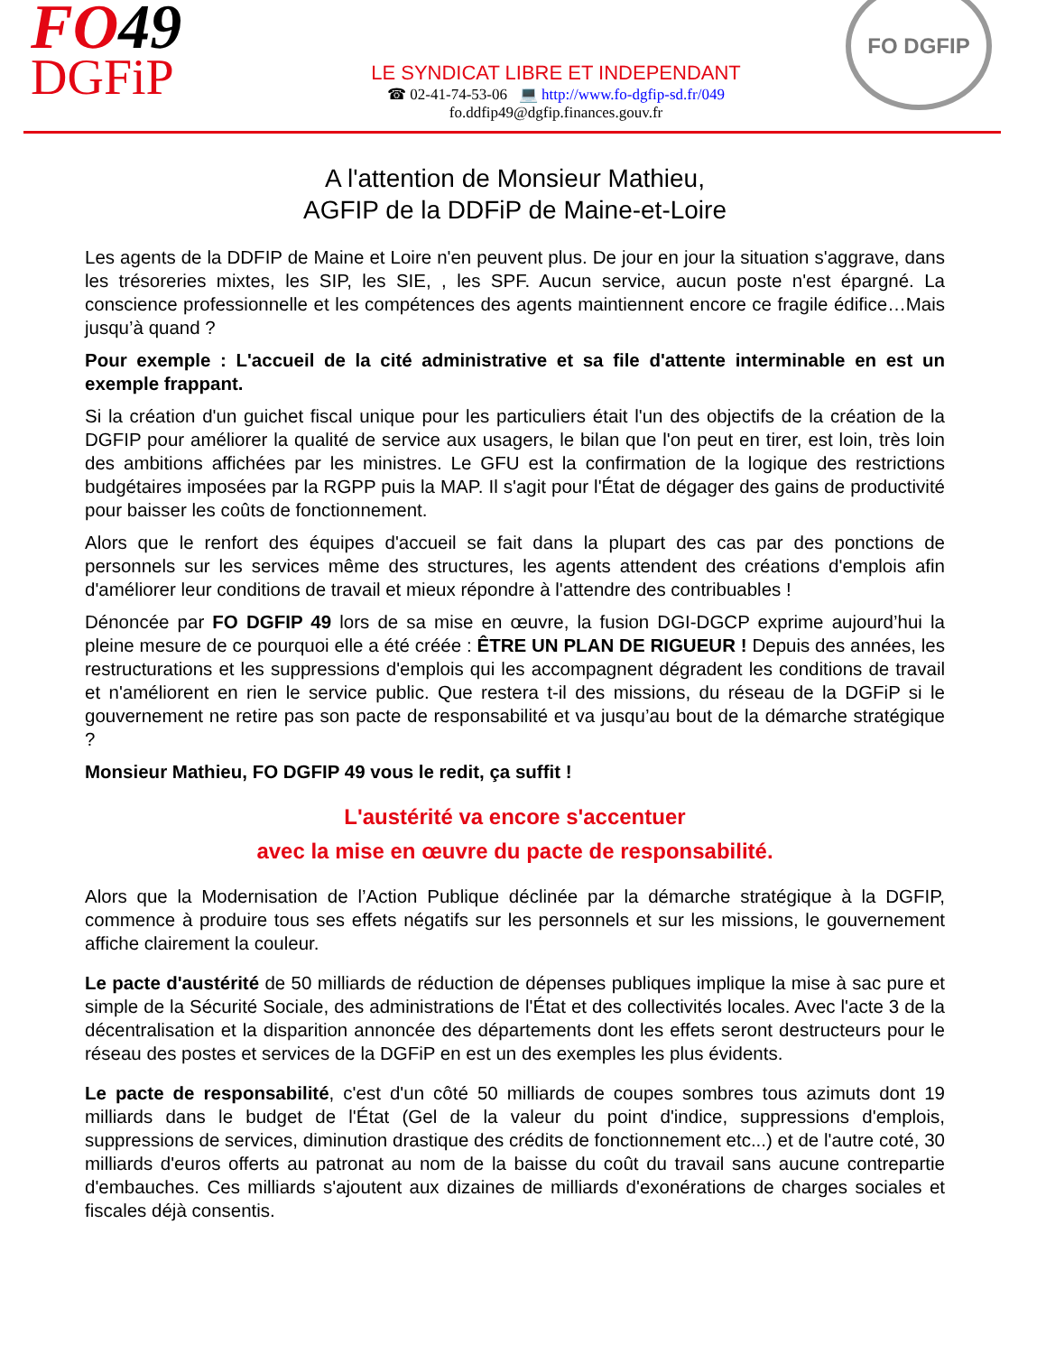FO49
DGFiP
LE SYNDICAT LIBRE ET INDEPENDANT
☎ 02-41-74-53-06 💻 http://www.fo-dgfip-sd.fr/049
fo.ddfip49@dgfip.finances.gouv.fr
FO DGFIP
A l'attention de Monsieur Mathieu,
AGFIP de la DDFiP de Maine-et-Loire
Les agents de la DDFIP de Maine et Loire n'en peuvent plus. De jour en jour la situation s'aggrave, dans les trésoreries mixtes, les SIP, les SIE, , les SPF. Aucun service, aucun poste n'est épargné. La conscience professionnelle et les compétences des agents maintiennent encore ce fragile édifice…Mais jusqu’à quand ?
Pour exemple : L'accueil de la cité administrative et sa file d'attente interminable en est un exemple frappant.
Si la création d'un guichet fiscal unique pour les particuliers était l'un des objectifs de la création de la DGFIP pour améliorer la qualité de service aux usagers, le bilan que l'on peut en tirer, est loin, très loin des ambitions affichées par les ministres. Le GFU est la confirmation de la logique des restrictions budgétaires imposées par la RGPP puis la MAP. Il s'agit pour l'État de dégager des gains de productivité pour baisser les coûts de fonctionnement.
Alors que le renfort des équipes d'accueil se fait dans la plupart des cas par des ponctions de personnels sur les services même des structures, les agents attendent des créations d'emplois afin d'améliorer leur conditions de travail et mieux répondre à l'attendre des contribuables !
Dénoncée par FO DGFIP 49 lors de sa mise en œuvre, la fusion DGI-DGCP exprime aujourd’hui la pleine mesure de ce pourquoi elle a été créée : ÊTRE UN PLAN DE RIGUEUR ! Depuis des années, les restructurations et les suppressions d'emplois qui les accompagnent dégradent les conditions de travail et n'améliorent en rien le service public. Que restera t-il des missions, du réseau de la DGFiP si le gouvernement ne retire pas son pacte de responsabilité et va jusqu’au bout de la démarche stratégique ?
Monsieur Mathieu, FO DGFIP 49 vous le redit, ça suffit !
L'austérité va encore s'accentuer
avec la mise en œuvre du pacte de responsabilité.
Alors que la Modernisation de l’Action Publique déclinée par la démarche stratégique à la DGFIP, commence à produire tous ses effets négatifs sur les personnels et sur les missions, le gouvernement affiche clairement la couleur.
Le pacte d'austérité de 50 milliards de réduction de dépenses publiques implique la mise à sac pure et simple de la Sécurité Sociale, des administrations de l'État et des collectivités locales. Avec l'acte 3 de la décentralisation et la disparition annoncée des départements dont les effets seront destructeurs pour le réseau des postes et services de la DGFiP en est un des exemples les plus évidents.
Le pacte de responsabilité, c'est d'un côté 50 milliards de coupes sombres tous azimuts dont 19 milliards dans le budget de l'État (Gel de la valeur du point d'indice, suppressions d'emplois, suppressions de services, diminution drastique des crédits de fonctionnement etc...) et de l'autre coté, 30 milliards d'euros offerts au patronat au nom de la baisse du coût du travail sans aucune contrepartie d'embauches. Ces milliards s'ajoutent aux dizaines de milliards d'exonérations de charges sociales et fiscales déjà consentis.